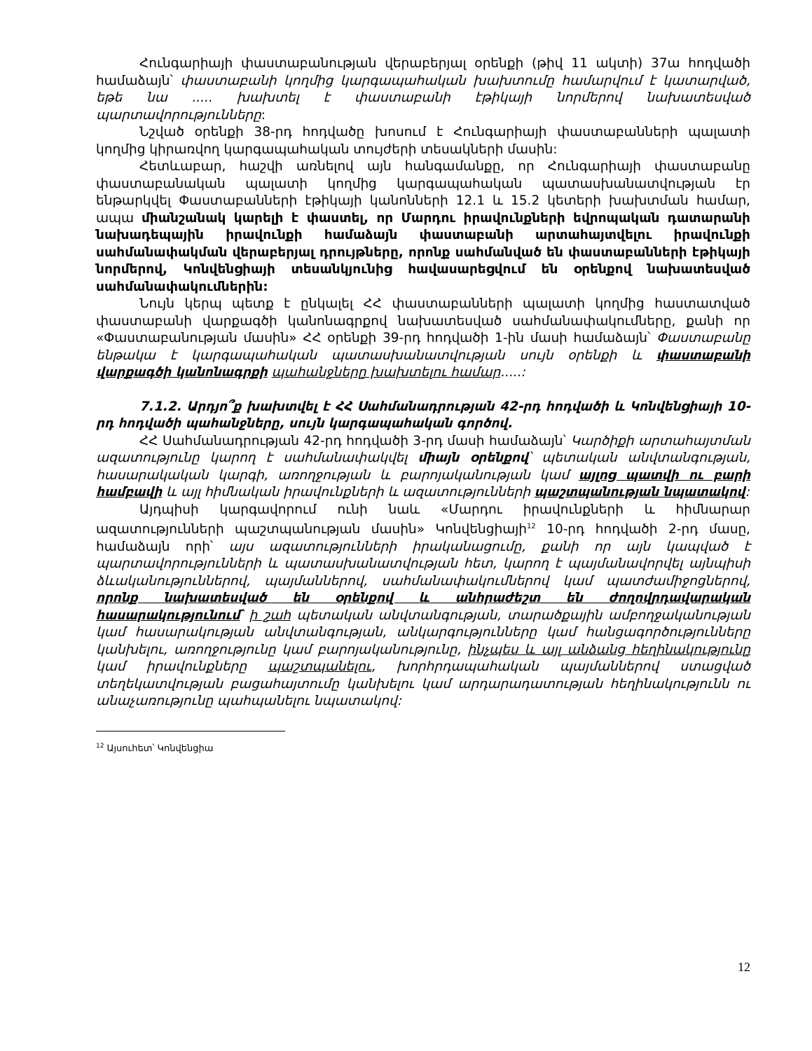Հունգարիայի փաստաբանության վերաբերյալ օրենքի (թիվ 11 ակտի) 37ա հոդվածի համաձայն՝ փաստաբանի կողմից կարգապահական խախտումը համարվում է կատարված, եթե նա ..... խախտել է փաստաբանի էթիկայի նորմերով նախատեսված պարտավորությունները:
Նշված օրենքի 38-րդ հոդվածը խոսում է Հունգարիայի փաստաբանների պալատի կողմից կիրառվող կարգապահական տույժերի տեսակների մասին:
Հետևաբար, հաշվի առնելով այն հանգամանքը, որ Հունգարիայի փաստաբանը փաստաբանական պալատի կողմից կարգապահական պատասխանատվության էր ենթարկվել Փաստաբանների էթիկայի կանոնների 12.1 և 15.2 կետերի խախտման համար, ապա միանշանակ կարելի է փաստել, որ Մարդու իրավունքների եվրոպական դատարանի նախադեպային իրավունքի համաձայն փաստաբանի արտահայտվելու իրավունքի սահմանափակման վերաբերյալ դրույթները, որոնք սահմանված են փաստաբանների էթիկայի նորմերով, Կոնվենցիայի տեսանկյունից հավասարեցվում են օրենքով նախատեսված սահմանափակումներին:
Նույն կերպ պետք է ընկալել ՀՀ փաստաբանների պալատի կողմից հաստատված փաստաբանի վարքագծի կանոնագրքով նախատեսված սահմանափակումները, քանի որ «Փաստաբանության մասին» ՀՀ օրենքի 39-րդ հոդվածի 1-ին մասի համաձայն՝ Փաստաբանը ենթակա է կարգապահական պատասխանատվության սույն օրենքի և փաստաբանի վարքագծի կանոնագրքի պահանջները խախտելու համար.....:
7.1.2. Արդյո՞ք խախտվել է ՀՀ Սահմանադրության 42-րդ հոդվածի և Կոնվենցիայի 10-րդ հոդվածի պահանջները, սույն կարգապահական գործով.
ՀՀ Սահմանադրության 42-րդ հոդվածի 3-րդ մասի համաձայն՝ Կարծիքի արտահայտման ազատությունը կարող է սահմանափակվել միայն օրենքով՝ պետական անվտանգության, հասարակական կարգի, առողջության և բարոյականության կամ այլոց պատվի ու բարի համբավի և այլ հիմնական իրավունքների և ազատությունների պաշտպանության նպատակով:
Այդպիսի կարգավորում ունի նաև «Մարդու իրավունքների և հիմնարար ազատությունների պաշտպանության մասին» Կոնվենցիայի<sup>12</sup> 10-րդ հոդվածի 2-րդ մասը, համաձայն որի՝ այս ազատությունների իրականացումը, քանի որ այն կապված է պարտավորությունների և պատասխանատվության հետ, կարող է պայմանավորվել այնպիսի ձևականություններով, պայմաններով, սահմանափակումներով կամ պատժամիջոցներով, որոնք նախատեսված են օրենքով և անհրաժեշտ են ժողովրդավարական հասարակությունում՝ ի շահ պետական անվտանգության, տարածքային ամբողջականության կամ հասարակության անվտանգության, անկարգությունները կամ հանցագործությունները կանխելու, առողջությունը կամ բարոյականությունը, ինչպես և այլ անձանց հեղինակությունը կամ իրավունքները պաշտպանելու, խորհրդապահական պայմաններով ստացված տեղեկատվության բացահայտումը կանխելու կամ արդարադատության հեղինակությունն ու անաչառությունը պահպանելու նպատակով:
<sup>12</sup> Այսուհետ՝ Կոնվենցիա
12